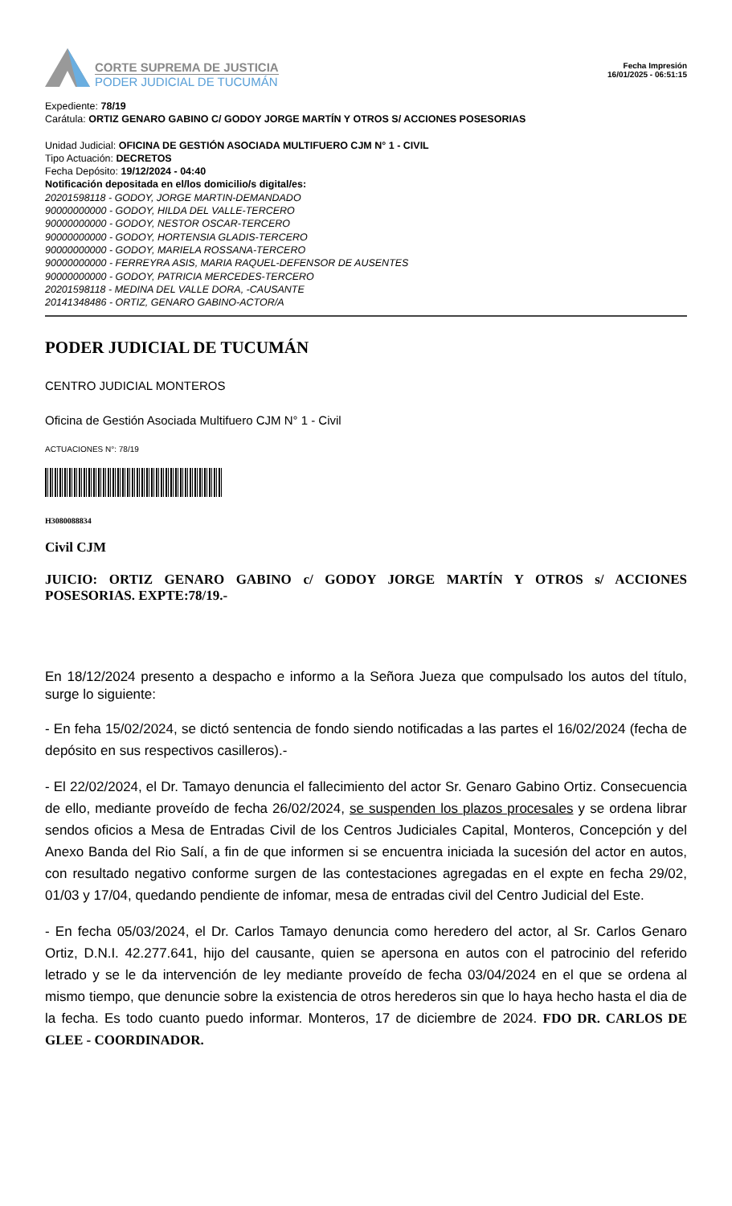CORTE SUPREMA DE JUSTICIA
PODER JUDICIAL DE TUCUMÁN
Fecha Impresión
16/01/2025 - 06:51:15
Expediente: 78/19
Carátula: ORTIZ GENARO GABINO C/ GODOY JORGE MARTÍN Y OTROS S/ ACCIONES POSESORIAS
Unidad Judicial: OFICINA DE GESTIÓN ASOCIADA MULTIFUERO CJM N° 1 - CIVIL
Tipo Actuación: DECRETOS
Fecha Depósito: 19/12/2024 - 04:40
Notificación depositada en el/los domicilio/s digital/es:
20201598118 - GODOY, JORGE MARTIN-DEMANDADO
90000000000 - GODOY, HILDA DEL VALLE-TERCERO
90000000000 - GODOY, NESTOR OSCAR-TERCERO
90000000000 - GODOY, HORTENSIA GLADIS-TERCERO
90000000000 - GODOY, MARIELA ROSSANA-TERCERO
90000000000 - FERREYRA ASIS, MARIA RAQUEL-DEFENSOR DE AUSENTES
90000000000 - GODOY, PATRICIA MERCEDES-TERCERO
20201598118 - MEDINA DEL VALLE DORA, -CAUSANTE
20141348486 - ORTIZ, GENARO GABINO-ACTOR/A
PODER JUDICIAL DE TUCUMÁN
CENTRO JUDICIAL MONTEROS
Oficina de Gestión Asociada Multifuero CJM N° 1 - Civil
ACTUACIONES N°: 78/19
H3080088834
Civil CJM
JUICIO: ORTIZ GENARO GABINO c/ GODOY JORGE MARTÍN Y OTROS s/ ACCIONES POSESORIAS. EXPTE:78/19.-
En 18/12/2024 presento a despacho e informo a la Señora Jueza que compulsado los autos del título, surge lo siguiente:
- En feha 15/02/2024, se dictó sentencia de fondo siendo notificadas a las partes el 16/02/2024 (fecha de depósito en sus respectivos casilleros).-
- El 22/02/2024, el Dr. Tamayo denuncia el fallecimiento del actor Sr. Genaro Gabino Ortiz. Consecuencia de ello, mediante proveído de fecha 26/02/2024, se suspenden los plazos procesales y se ordena librar sendos oficios a Mesa de Entradas Civil de los Centros Judiciales Capital, Monteros, Concepción y del Anexo Banda del Rio Salí, a fin de que informen si se encuentra iniciada la sucesión del actor en autos, con resultado negativo conforme surgen de las contestaciones agregadas en el expte en fecha 29/02, 01/03 y 17/04, quedando pendiente de infomar, mesa de entradas civil del Centro Judicial del Este.
- En fecha 05/03/2024, el Dr. Carlos Tamayo denuncia como heredero del actor, al Sr. Carlos Genaro Ortiz, D.N.I. 42.277.641, hijo del causante, quien se apersona en autos con el patrocinio del referido letrado y se le da intervención de ley mediante proveído de fecha 03/04/2024 en el que se ordena al mismo tiempo, que denuncie sobre la existencia de otros herederos sin que lo haya hecho hasta el dia de la fecha. Es todo cuanto puedo informar. Monteros, 17 de diciembre de 2024. FDO DR. CARLOS DE GLEE - COORDINADOR.